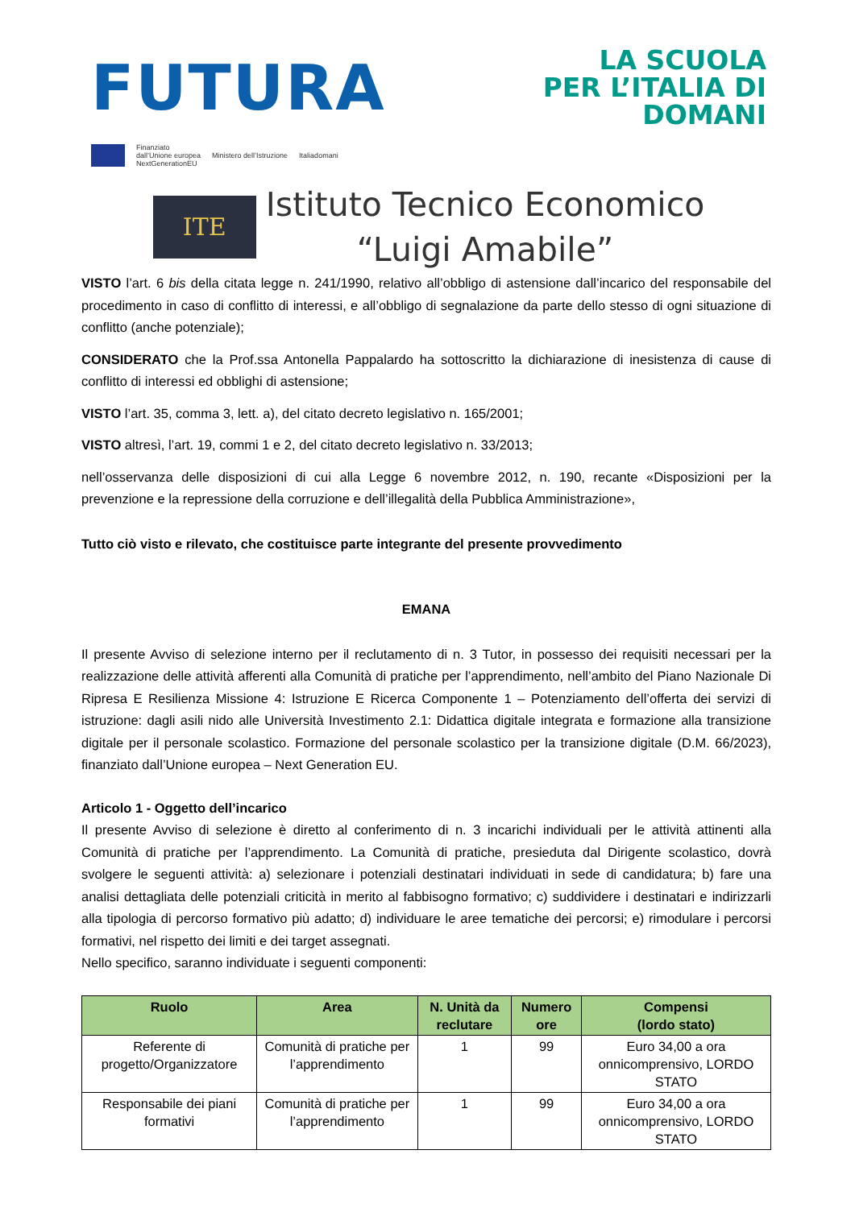FUTURA
LA SCUOLA
PER L’ITALIA DI DOMANI
Finanziato
dall’Unione europea
NextGenerationEU
Ministero dell’Istruzione Italiadomani
ITE
Istituto Tecnico Economico
“Luigi Amabile”
VISTO l’art. 6 bis della citata legge n. 241/1990, relativo all’obbligo di astensione dall’incarico del responsabile del procedimento in caso di conflitto di interessi, e all’obbligo di segnalazione da parte dello stesso di ogni situazione di conflitto (anche potenziale);
CONSIDERATO che la Prof.ssa Antonella Pappalardo ha sottoscritto la dichiarazione di inesistenza di cause di conflitto di interessi ed obblighi di astensione;
VISTO l’art. 35, comma 3, lett. a), del citato decreto legislativo n. 165/2001;
VISTO altresì, l’art. 19, commi 1 e 2, del citato decreto legislativo n. 33/2013;
nell’osservanza delle disposizioni di cui alla Legge 6 novembre 2012, n. 190, recante «Disposizioni per la prevenzione e la repressione della corruzione e dell’illegalità della Pubblica Amministrazione»,
Tutto ciò visto e rilevato, che costituisce parte integrante del presente provvedimento
EMANA
Il presente Avviso di selezione interno per il reclutamento di n. 3 Tutor, in possesso dei requisiti necessari per la realizzazione delle attività afferenti alla Comunità di pratiche per l’apprendimento, nell’ambito del Piano Nazionale Di Ripresa E Resilienza Missione 4: Istruzione E Ricerca Componente 1 – Potenziamento dell’offerta dei servizi di istruzione: dagli asili nido alle Università Investimento 2.1: Didattica digitale integrata e formazione alla transizione digitale per il personale scolastico. Formazione del personale scolastico per la transizione digitale (D.M. 66/2023), finanziato dall’Unione europea – Next Generation EU.
Articolo 1 - Oggetto dell’incarico
Il presente Avviso di selezione è diretto al conferimento di n. 3 incarichi individuali per le attività attinenti alla Comunità di pratiche per l’apprendimento. La Comunità di pratiche, presieduta dal Dirigente scolastico, dovrà svolgere le seguenti attività: a) selezionare i potenziali destinatari individuati in sede di candidatura; b) fare una analisi dettagliata delle potenziali criticità in merito al fabbisogno formativo; c) suddividere i destinatari e indirizzarli alla tipologia di percorso formativo più adatto; d) individuare le aree tematiche dei percorsi; e) rimodulare i percorsi formativi, nel rispetto dei limiti e dei target assegnati.
Nello specifico, saranno individuate i seguenti componenti:
| Ruolo | Area | N. Unità da reclutare | Numero ore | Compensi (lordo stato) |
| --- | --- | --- | --- | --- |
| Referente di progetto/Organizzatore | Comunità di pratiche per l’apprendimento | 1 | 99 | Euro 34,00 a ora onnicomprensivo, LORDO STATO |
| Responsabile dei piani formativi | Comunità di pratiche per l’apprendimento | 1 | 99 | Euro 34,00 a ora onnicomprensivo, LORDO STATO |